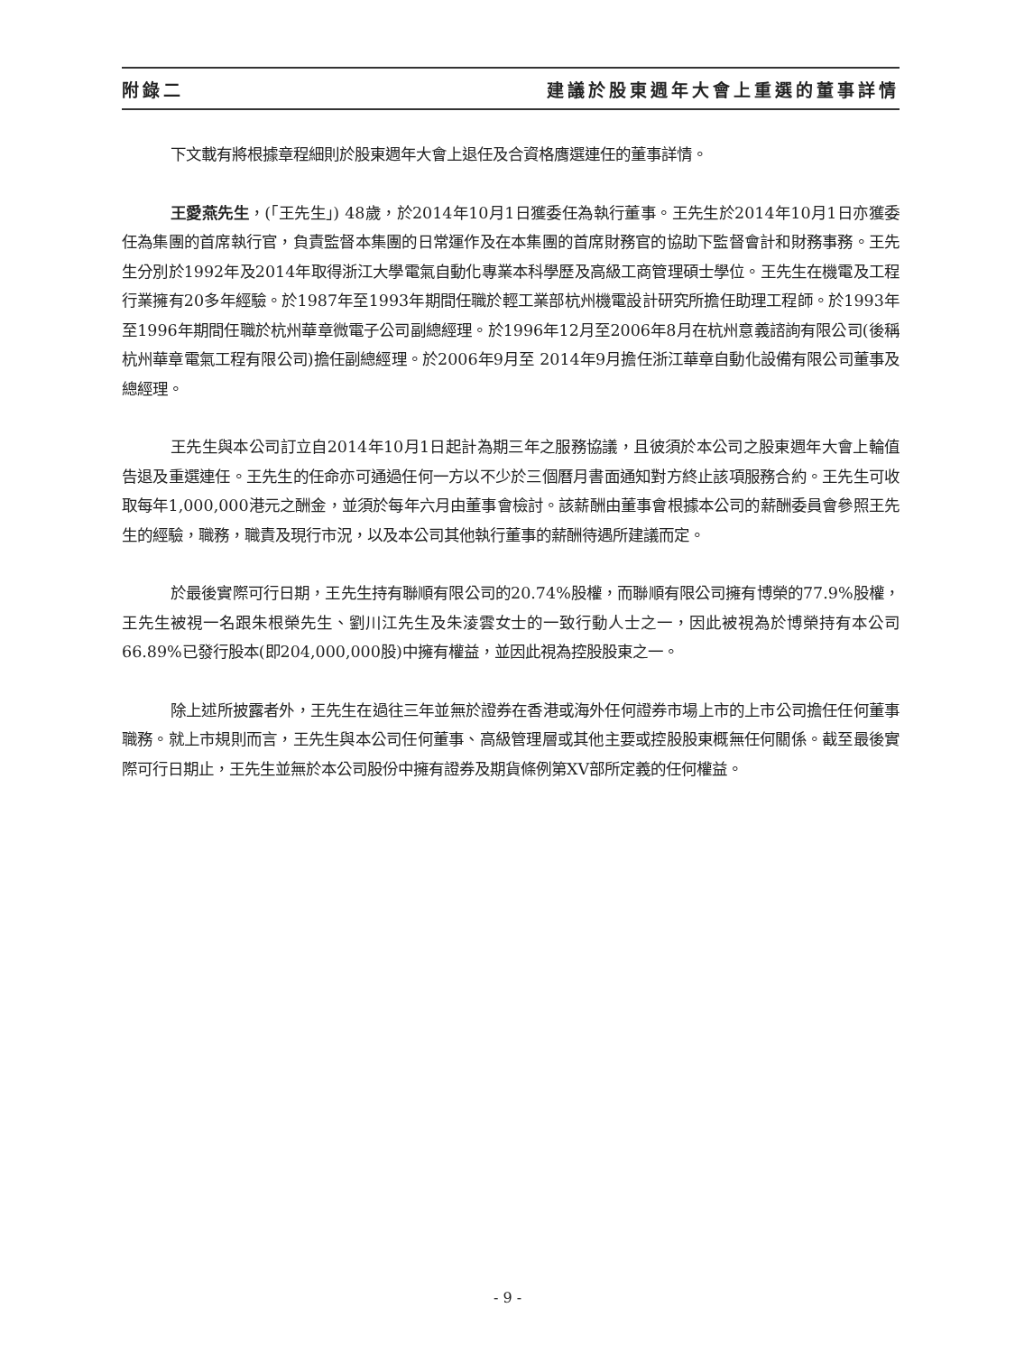附錄二 建議於股東週年大會上重選的董事詳情
下文載有將根據章程細則於股東週年大會上退任及合資格膺選連任的董事詳情。
王愛燕先生，(「王先生」) 48歲，於2014年10月1日獲委任為執行董事。王先生於2014年10月1日亦獲委任為集團的首席執行官，負責監督本集團的日常運作及在本集團的首席財務官的協助下監督會計和財務事務。王先生分別於1992年及2014年取得浙江大學電氣自動化專業本科學歷及高級工商管理碩士學位。王先生在機電及工程行業擁有20多年經驗。於1987年至1993年期間任職於輕工業部杭州機電設計研究所擔任助理工程師。於1993年至1996年期間任職於杭州華章微電子公司副總經理。於1996年12月至2006年8月在杭州意義諮詢有限公司(後稱杭州華章電氣工程有限公司)擔任副總經理。於2006年9月至 2014年9月擔任浙江華章自動化設備有限公司董事及總經理。
王先生與本公司訂立自2014年10月1日起計為期三年之服務協議，且彼須於本公司之股東週年大會上輪值告退及重選連任。王先生的任命亦可通過任何一方以不少於三個曆月書面通知對方終止該項服務合約。王先生可收取每年1,000,000港元之酬金，並須於每年六月由董事會檢討。該薪酬由董事會根據本公司的薪酬委員會參照王先生的經驗，職務，職責及現行市況，以及本公司其他執行董事的薪酬待遇所建議而定。
於最後實際可行日期，王先生持有聯順有限公司的20.74%股權，而聯順有限公司擁有博榮的77.9%股權，王先生被視一名跟朱根榮先生、劉川江先生及朱淩雲女士的一致行動人士之一，因此被視為於博榮持有本公司66.89%已發行股本(即204,000,000股)中擁有權益，並因此視為控股股東之一。
除上述所披露者外，王先生在過往三年並無於證券在香港或海外任何證券市場上市的上市公司擔任任何董事職務。就上市規則而言，王先生與本公司任何董事、高級管理層或其他主要或控股股東概無任何關係。截至最後實際可行日期止，王先生並無於本公司股份中擁有證券及期貨條例第XV部所定義的任何權益。
- 9 -